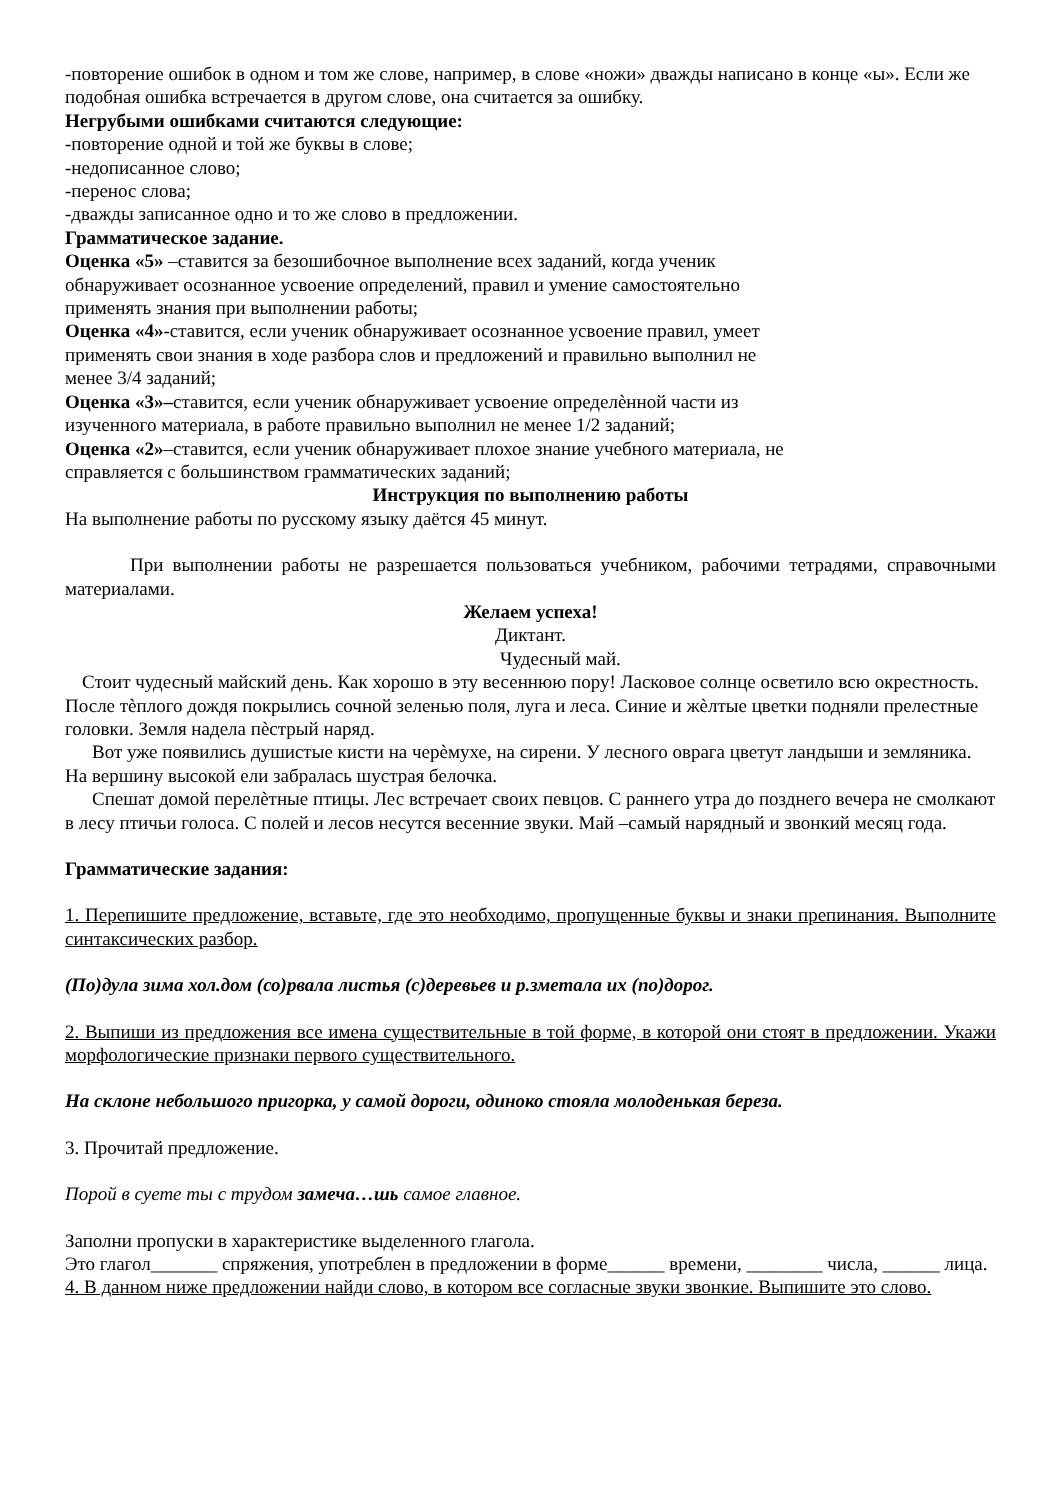-повторение ошибок в одном и том же слове, например, в слове «ножи» дважды написано в конце «ы». Если же подобная ошибка встречается в другом слове, она считается за ошибку.
Негрубыми ошибками считаются следующие:
-повторение одной и той же буквы в слове;
-недописанное слово;
-перенос слова;
-дважды записанное одно и то же слово в предложении.
Грамматическое задание.
Оценка «5» –ставится за безошибочное выполнение всех заданий, когда ученик
обнаруживает осознанное усвоение определений, правил и умение самостоятельно
применять знания при выполнении работы;
Оценка «4»-ставится, если ученик обнаруживает осознанное усвоение правил, умеет
применять свои знания в ходе разбора слов и предложений и правильно выполнил не
менее 3/4 заданий;
Оценка «3»–ставится, если ученик обнаруживает усвоение определѐнной части из
изученного материала, в работе правильно выполнил не менее 1/2 заданий;
Оценка «2»–ставится, если ученик обнаруживает плохое знание учебного материала, не
справляется с большинством грамматических заданий;
Инструкция по выполнению работы
На выполнение работы по русскому языку даётся 45 минут.
При выполнении работы не разрешается пользоваться учебником, рабочими тетрадями, справочными материалами.
Желаем успеха!
Диктант.
Чудесный май.
Стоит чудесный майский день. Как хорошо в эту весеннюю пору! Ласковое солнце осветило всю окрестность. После тѐплого дождя покрылись сочной зеленью поля, луга и леса. Синие и жѐлтые цветки подняли прелестные головки. Земля надела пѐстрый наряд.
Вот уже появились душистые кисти на черѐмухе, на сирени. У лесного оврага цветут ландыши и земляника. На вершину высокой ели забралась шустрая белочка.
Спешат домой перелѐтные птицы. Лес встречает своих певцов. С раннего утра до позднего вечера не смолкают в лесу птичьи голоса. С полей и лесов несутся весенние звуки. Май –самый нарядный и звонкий месяц года.
Грамматические задания:
1. Перепишите предложение, вставьте, где это необходимо, пропущенные буквы и знаки препинания. Выполните синтаксических разбор.
(По)дула зима хол.дом (со)рвала листья (с)деревьев и р.зметала их (по)дорог.
2. Выпиши из предложения все имена существительные в той форме, в которой они стоят в предложении. Укажи морфологические признаки первого существительного.
На склоне небольшого пригорка, у самой дороги, одиноко стояла молоденькая береза.
3. Прочитай предложение.
Порой в суете ты с трудом замеча…шь самое главное.
Заполни пропуски в характеристике выделенного глагола.
Это глагол_______ спряжения, употреблен в предложении в форме______ времени, ________ числа, ______ лица.
4. В данном ниже предложении найди слово, в котором все согласные звуки звонкие. Выпишите это слово.